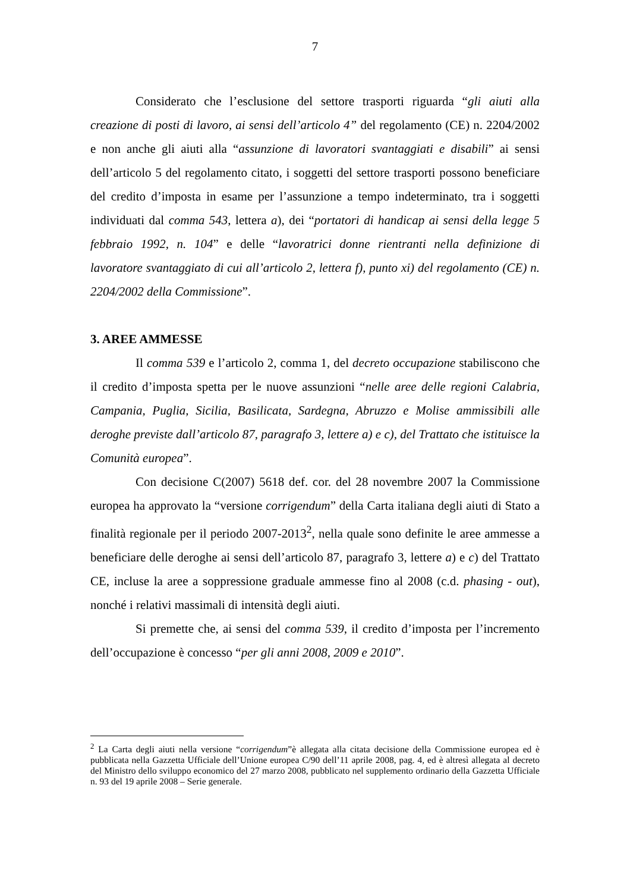7
Considerato che l’esclusione del settore trasporti riguarda “gli aiuti alla creazione di posti di lavoro, ai sensi dell’articolo 4” del regolamento (CE) n. 2204/2002 e non anche gli aiuti alla “assunzione di lavoratori svantaggiati e disabili” ai sensi dell’articolo 5 del regolamento citato, i soggetti del settore trasporti possono beneficiare del credito d’imposta in esame per l’assunzione a tempo indeterminato, tra i soggetti individuati dal comma 543, lettera a), dei “portatori di handicap ai sensi della legge 5 febbraio 1992, n. 104” e delle “lavoratrici donne rientranti nella definizione di lavoratore svantaggiato di cui all’articolo 2, lettera f), punto xi) del regolamento (CE) n. 2204/2002 della Commissione”.
3. AREE AMMESSE
Il comma 539 e l’articolo 2, comma 1, del decreto occupazione stabiliscono che il credito d’imposta spetta per le nuove assunzioni “nelle aree delle regioni Calabria, Campania, Puglia, Sicilia, Basilicata, Sardegna, Abruzzo e Molise ammissibili alle deroghe previste dall’articolo 87, paragrafo 3, lettere a) e c), del Trattato che istituisce la Comunità europea”.
Con decisione C(2007) 5618 def. cor. del 28 novembre 2007 la Commissione europea ha approvato la “versione corrigendum” della Carta italiana degli aiuti di Stato a finalità regionale per il periodo 2007-2013<sup>2</sup>, nella quale sono definite le aree ammesse a beneficiare delle deroghe ai sensi dell’articolo 87, paragrafo 3, lettere a) e c) del Trattato CE, incluse la aree a soppressione graduale ammesse fino al 2008 (c.d. phasing - out), nonché i relativi massimali di intensità degli aiuti.
Si premette che, ai sensi del comma 539, il credito d’imposta per l’incremento dell’occupazione è concesso “per gli anni 2008, 2009 e 2010”.
<sup>2</sup> La Carta degli aiuti nella versione “corrigendum”è allegata alla citata decisione della Commissione europea ed è pubblicata nella Gazzetta Ufficiale dell’Unione europea C/90 dell’11 aprile 2008, pag. 4, ed è altresì allegata al decreto del Ministro dello sviluppo economico del 27 marzo 2008, pubblicato nel supplemento ordinario della Gazzetta Ufficiale n. 93 del 19 aprile 2008 – Serie generale.